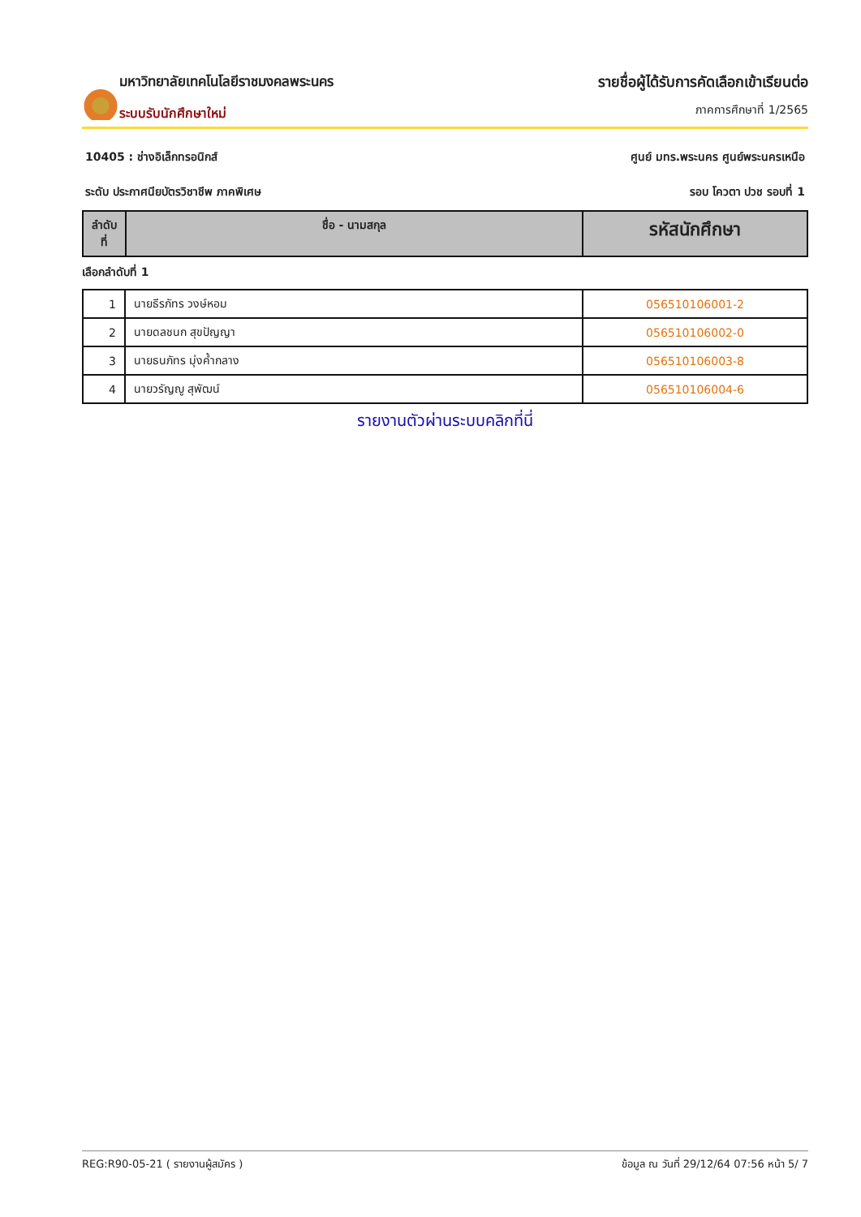มหาวิทยาลัยเทคโนโลยีราชมงคลพระนคร
ระบบรับนักศึกษาใหม่
รายชื่อผู้ได้รับการคัดเลือกเข้าเรียนต่อ
ภาคการศึกษาที่ 1/2565
10405 : ช่างอิเล็กทรอนิกส์ ศูนย์ มทร.พระนคร ศูนย์พระนครเหนือ
ระดับ ประกาศนียบัตรวิชาชีพ ภาคพิเศษ รอบ โควตา ปวช รอบที่ 1
| ลำดับ ที่ | ชื่อ - นามสกุล | รหัสนักศึกษา |
| --- | --- | --- |
เลือกลำดับที่ 1
| 1 | นายธีรภัทร วงษ์หอม | 056510106001-2 |
| 2 | นายดลชนก สุขปัญญา | 056510106002-0 |
| 3 | นายธนภัทร มุ่งค้ำกลาง | 056510106003-8 |
| 4 | นายวรัญญู สุพัฒน์ | 056510106004-6 |
รายงานตัวผ่านระบบคลิกที่นี่
REG:R90-05-21 ( รายงานผู้สมัคร ) ข้อมูล ณ วันที่ 29/12/64 07:56 หน้า 5/ 7